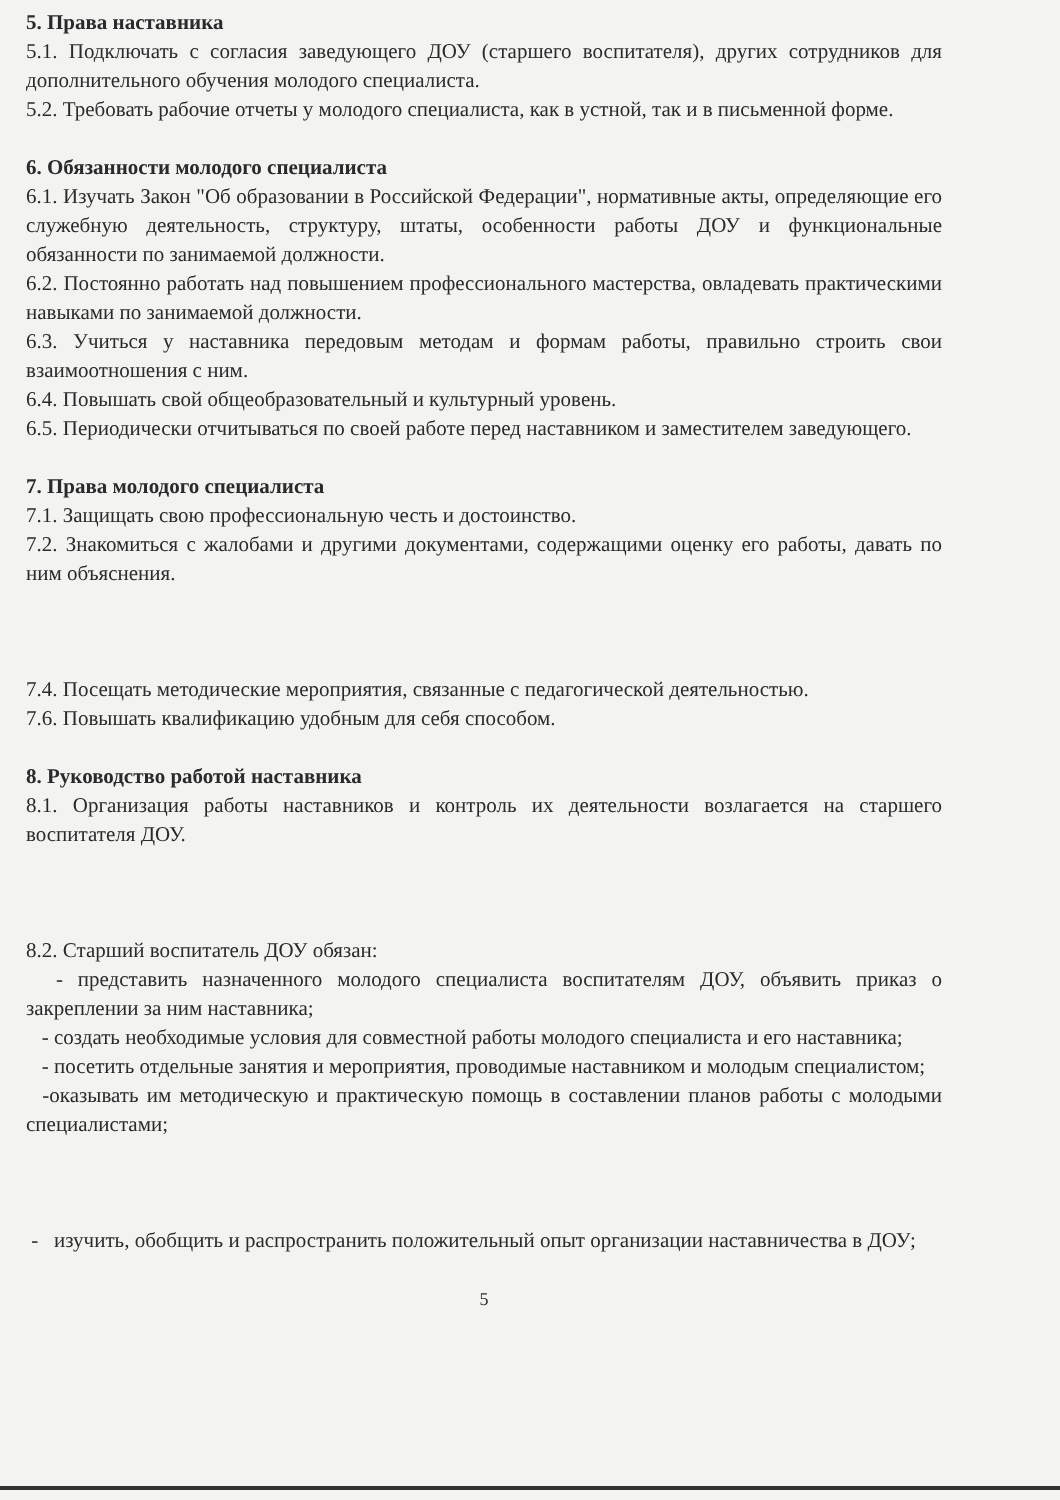5. Права наставника
5.1. Подключать с согласия заведующего ДОУ (старшего воспитателя), других сотрудников для дополнительного обучения молодого специалиста.
5.2. Требовать рабочие отчеты у молодого специалиста, как в устной, так и в письменной форме.
6. Обязанности молодого специалиста
6.1. Изучать Закон "Об образовании в Российской Федерации", нормативные акты, определяющие его служебную деятельность, структуру, штаты, особенности работы ДОУ и функциональные обязанности по занимаемой должности.
6.2. Постоянно работать над повышением профессионального мастерства, овладевать практическими навыками по занимаемой должности.
6.3. Учиться у наставника передовым методам и формам работы, правильно строить свои взаимоотношения с ним.
6.4. Повышать свой общеобразовательный и культурный уровень.
6.5. Периодически отчитываться по своей работе перед наставником и заместителем заведующего.
7. Права молодого специалиста
7.1. Защищать свою профессиональную честь и достоинство.
7.2. Знакомиться с жалобами и другими документами, содержащими оценку его работы, давать по ним объяснения.
7.4. Посещать методические мероприятия, связанные с педагогической деятельностью.
7.6. Повышать квалификацию удобным для себя способом.
8. Руководство работой наставника
8.1. Организация работы наставников и контроль их деятельности возлагается на старшего воспитателя ДОУ.
8.2. Старший воспитатель ДОУ обязан:
- представить назначенного молодого специалиста воспитателям ДОУ, объявить приказ о закреплении за ним наставника;
- создать необходимые условия для совместной работы молодого специалиста и его наставника;
- посетить отдельные занятия и мероприятия, проводимые наставником и молодым специалистом;
-оказывать им методическую и практическую помощь в составлении планов работы с молодыми специалистами;
- изучить, обобщить и распространить положительный опыт организации наставничества в ДОУ;
5